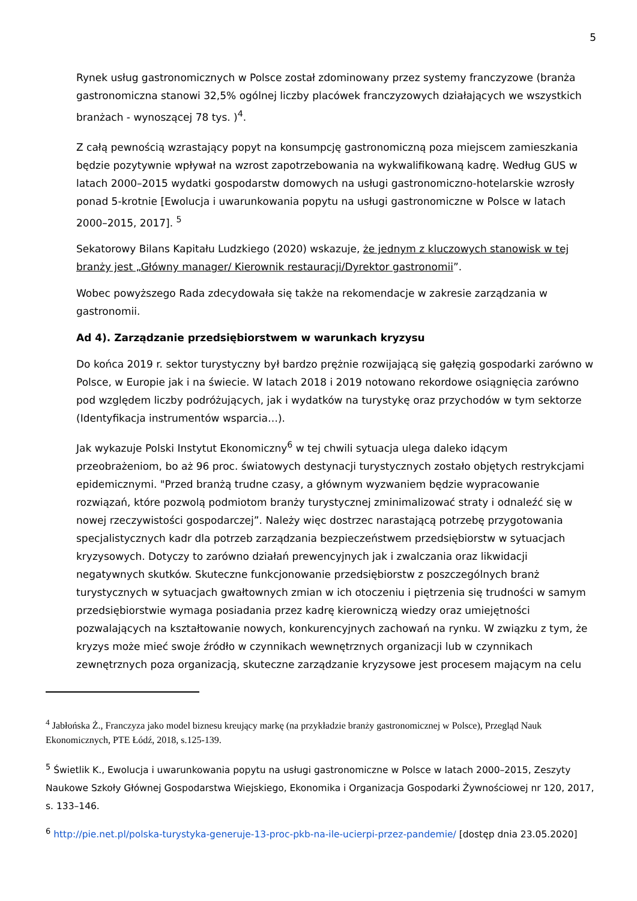5
Rynek usług gastronomicznych w Polsce został zdominowany przez systemy franczyzowe (branża gastronomiczna stanowi 32,5% ogólnej liczby placówek franczyzowych działających we wszystkich branżach - wynoszącej 78 tys. )<sup>4</sup>.
Z całą pewnością wzrastający popyt na konsumpcję gastronomiczną poza miejscem zamieszkania będzie pozytywnie wpływał na wzrost zapotrzebowania na wykwalifikowaną kadrę. Według GUS w latach 2000–2015 wydatki gospodarstw domowych na usługi gastronomiczno-hotelarskie wzrosły ponad 5-krotnie [Ewolucja i uwarunkowania popytu na usługi gastronomiczne w Polsce w latach 2000–2015, 2017]. <sup>5</sup>
Sekatorowy Bilans Kapitału Ludzkiego (2020) wskazuje, że jednym z kluczowych stanowisk w tej branży jest „Główny manager/ Kierownik restauracji/Dyrektor gastronomii”.
Wobec powyższego Rada zdecydowała się także na rekomendacje w zakresie zarządzania w gastronomii.
Ad 4). Zarządzanie przedsiębiorstwem w warunkach kryzysu
Do końca 2019 r. sektor turystyczny był bardzo prężnie rozwijającą się gałęzią gospodarki zarówno w Polsce, w Europie jak i na świecie. W latach 2018 i 2019 notowano rekordowe osiągnięcia zarówno pod względem liczby podróżujących, jak i wydatków na turystykę oraz przychodów w tym sektorze (Identyfikacja instrumentów wsparcia…).
Jak wykazuje Polski Instytut Ekonomiczny<sup>6</sup> w tej chwili sytuacja ulega daleko idącym przeobrażeniom, bo aż 96 proc. światowych destynacji turystycznych zostało objętych restrykcjami epidemicznymi. "Przed branżą trudne czasy, a głównym wyzwaniem będzie wypracowanie rozwiązań, które pozwolą podmiotom branży turystycznej zminimalizować straty i odnaleźć się w nowej rzeczywistości gospodarczej”. Należy więc dostrzec narastającą potrzebę przygotowania specjalistycznych kadr dla potrzeb zarządzania bezpieczeństwem przedsiębiorstw w sytuacjach kryzysowych. Dotyczy to zarówno działań prewencyjnych jak i zwalczania oraz likwidacji negatywnych skutków. Skuteczne funkcjonowanie przedsiębiorstw z poszczególnych branż turystycznych w sytuacjach gwałtownych zmian w ich otoczeniu i piętrzenia się trudności w samym przedsiębiorstwie wymaga posiadania przez kadrę kierowniczą wiedzy oraz umiejętności pozwalających na kształtowanie nowych, konkurencyjnych zachowań na rynku. W związku z tym, że kryzys może mieć swoje źródło w czynnikach wewnętrznych organizacji lub w czynnikach zewnętrznych poza organizacją, skuteczne zarządzanie kryzysowe jest procesem mającym na celu
<sup>4</sup> Jabłońska Ż., Franczyza jako model biznesu kreujący markę (na przykładzie branży gastronomicznej w Polsce), Przegląd Nauk Ekonomicznych, PTE Łódź, 2018, s.125-139.
<sup>5</sup> Świetlik K., Ewolucja i uwarunkowania popytu na usługi gastronomiczne w Polsce w latach 2000–2015, Zeszyty Naukowe Szkoły Głównej Gospodarstwa Wiejskiego, Ekonomika i Organizacja Gospodarki Żywnościowej nr 120, 2017, s. 133–146.
<sup>6</sup> http://pie.net.pl/polska-turystyka-generuje-13-proc-pkb-na-ile-ucierpi-przez-pandemie/ [dostęp dnia 23.05.2020]